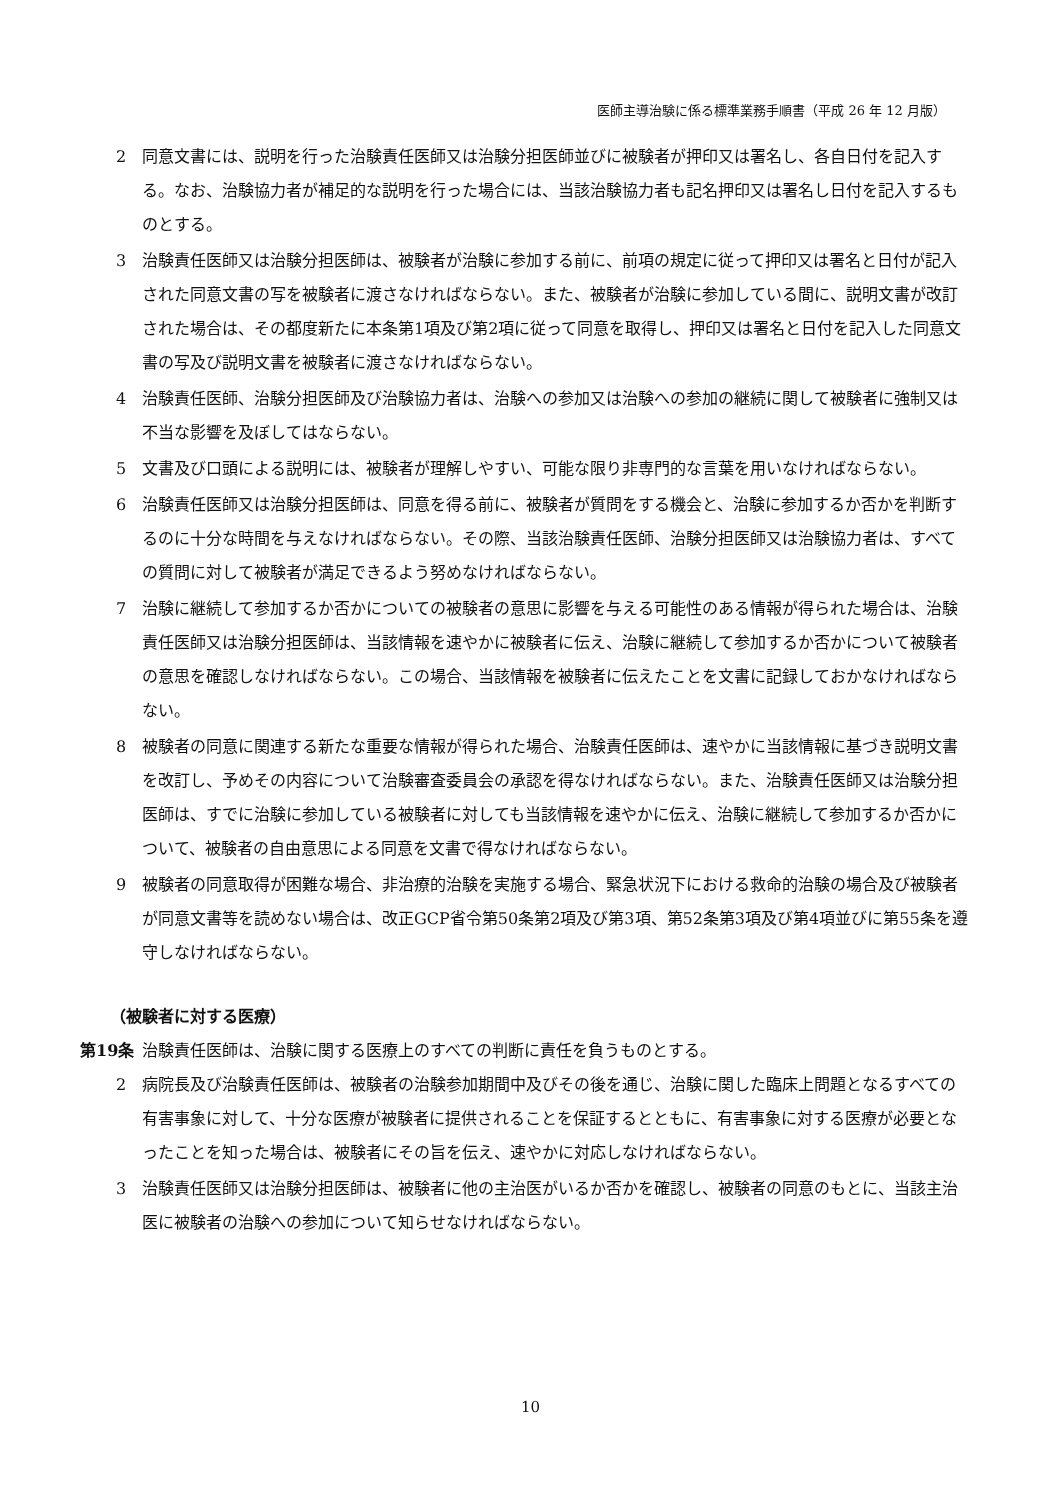医師主導治験に係る標準業務手順書（平成 26 年 12 月版）
2 同意文書には、説明を行った治験責任医師又は治験分担医師並びに被験者が押印又は署名し、各自日付を記入する。なお、治験協力者が補足的な説明を行った場合には、当該治験協力者も記名押印又は署名し日付を記入するものとする。
3 治験責任医師又は治験分担医師は、被験者が治験に参加する前に、前項の規定に従って押印又は署名と日付が記入された同意文書の写を被験者に渡さなければならない。また、被験者が治験に参加している間に、説明文書が改訂された場合は、その都度新たに本条第1項及び第2項に従って同意を取得し、押印又は署名と日付を記入した同意文書の写及び説明文書を被験者に渡さなければならない。
4 治験責任医師、治験分担医師及び治験協力者は、治験への参加又は治験への参加の継続に関して被験者に強制又は不当な影響を及ぼしてはならない。
5 文書及び口頭による説明には、被験者が理解しやすい、可能な限り非専門的な言葉を用いなければならない。
6 治験責任医師又は治験分担医師は、同意を得る前に、被験者が質問をする機会と、治験に参加するか否かを判断するのに十分な時間を与えなければならない。その際、当該治験責任医師、治験分担医師又は治験協力者は、すべての質問に対して被験者が満足できるよう努めなければならない。
7 治験に継続して参加するか否かについての被験者の意思に影響を与える可能性のある情報が得られた場合は、治験責任医師又は治験分担医師は、当該情報を速やかに被験者に伝え、治験に継続して参加するか否かについて被験者の意思を確認しなければならない。この場合、当該情報を被験者に伝えたことを文書に記録しておかなければならない。
8 被験者の同意に関連する新たな重要な情報が得られた場合、治験責任医師は、速やかに当該情報に基づき説明文書を改訂し、予めその内容について治験審査委員会の承認を得なければならない。また、治験責任医師又は治験分担医師は、すでに治験に参加している被験者に対しても当該情報を速やかに伝え、治験に継続して参加するか否かについて、被験者の自由意思による同意を文書で得なければならない。
9 被験者の同意取得が困難な場合、非治療的治験を実施する場合、緊急状況下における救命的治験の場合及び被験者が同意文書等を読めない場合は、改正GCP省令第50条第2項及び第3項、第52条第3項及び第4項並びに第55条を遵守しなければならない。
（被験者に対する医療）
第19条 治験責任医師は、治験に関する医療上のすべての判断に責任を負うものとする。
2 病院長及び治験責任医師は、被験者の治験参加期間中及びその後を通じ、治験に関した臨床上問題となるすべての有害事象に対して、十分な医療が被験者に提供されることを保証するとともに、有害事象に対する医療が必要となったことを知った場合は、被験者にその旨を伝え、速やかに対応しなければならない。
3 治験責任医師又は治験分担医師は、被験者に他の主治医がいるか否かを確認し、被験者の同意のもとに、当該主治医に被験者の治験への参加について知らせなければならない。
10